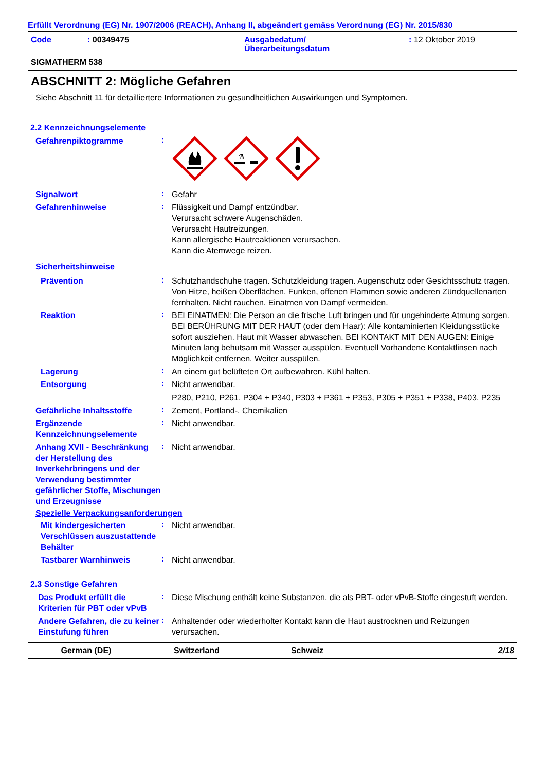Erfüllt Verordnung (EG) Nr. 1907/2006 (REACH), Anhang II, abgeändert gemäss Verordnung (EG) Nr. 2015/830
Code : 00349475 Ausgabedatum/
Überarbeitungsdatum
: 12 Oktober 2019
SIGMATHERM 538
ABSCHNITT 2: Mögliche Gefahren
Siehe Abschnitt 11 für detailliertere Informationen zu gesundheitlichen Auswirkungen und Symptomen.
2.2 Kennzeichnungselemente
Gefahrenpiktogramme
:
⚗
Signalwort
:
Gefahr
Gefahrenhinweise
:
Flüssigkeit und Dampf entzündbar.
Verursacht schwere Augenschäden.
Verursacht Hautreizungen.
Kann allergische Hautreaktionen verursachen.
Kann die Atemwege reizen.
Sicherheitshinweise
Prävention
:
Schutzhandschuhe tragen. Schutzkleidung tragen. Augenschutz oder Gesichtsschutz tragen. Von Hitze, heißen Oberflächen, Funken, offenen Flammen sowie anderen Zündquellenarten fernhalten. Nicht rauchen. Einatmen von Dampf vermeiden.
Reaktion
:
BEI EINATMEN: Die Person an die frische Luft bringen und für ungehinderte Atmung sorgen. BEI BERÜHRUNG MIT DER HAUT (oder dem Haar): Alle kontaminierten Kleidungsstücke sofort ausziehen. Haut mit Wasser abwaschen. BEI KONTAKT MIT DEN AUGEN: Einige Minuten lang behutsam mit Wasser ausspülen. Eventuell Vorhandene Kontaktlinsen nach Möglichkeit entfernen. Weiter ausspülen.
Lagerung
:
An einem gut belüfteten Ort aufbewahren. Kühl halten.
Entsorgung
:
Nicht anwendbar.
P280, P210, P261, P304 + P340, P303 + P361 + P353, P305 + P351 + P338, P403, P235
Gefährliche Inhaltsstoffe
:
Zement, Portland-, Chemikalien
Ergänzende Kennzeichnungselemente
:
Nicht anwendbar.
Anhang XVII - Beschränkung der Herstellung des Inverkehrbringens und der Verwendung bestimmter gefährlicher Stoffe, Mischungen und Erzeugnisse
:
Nicht anwendbar.
Spezielle Verpackungsanforderungen
Mit kindergesicherten Verschlüssen auszustattende Behälter
:
Nicht anwendbar.
Tastbarer Warnhinweis
:
Nicht anwendbar.
2.3 Sonstige Gefahren
Das Produkt erfüllt die Kriterien für PBT oder vPvB
:
Diese Mischung enthält keine Substanzen, die als PBT- oder vPvB-Stoffe eingestuft werden.
Andere Gefahren, die zu keiner Einstufung führen
:
Anhaltender oder wiederholter Kontakt kann die Haut austrocknen und Reizungen verursachen.
German (DE) Switzerland Schweiz 2/18